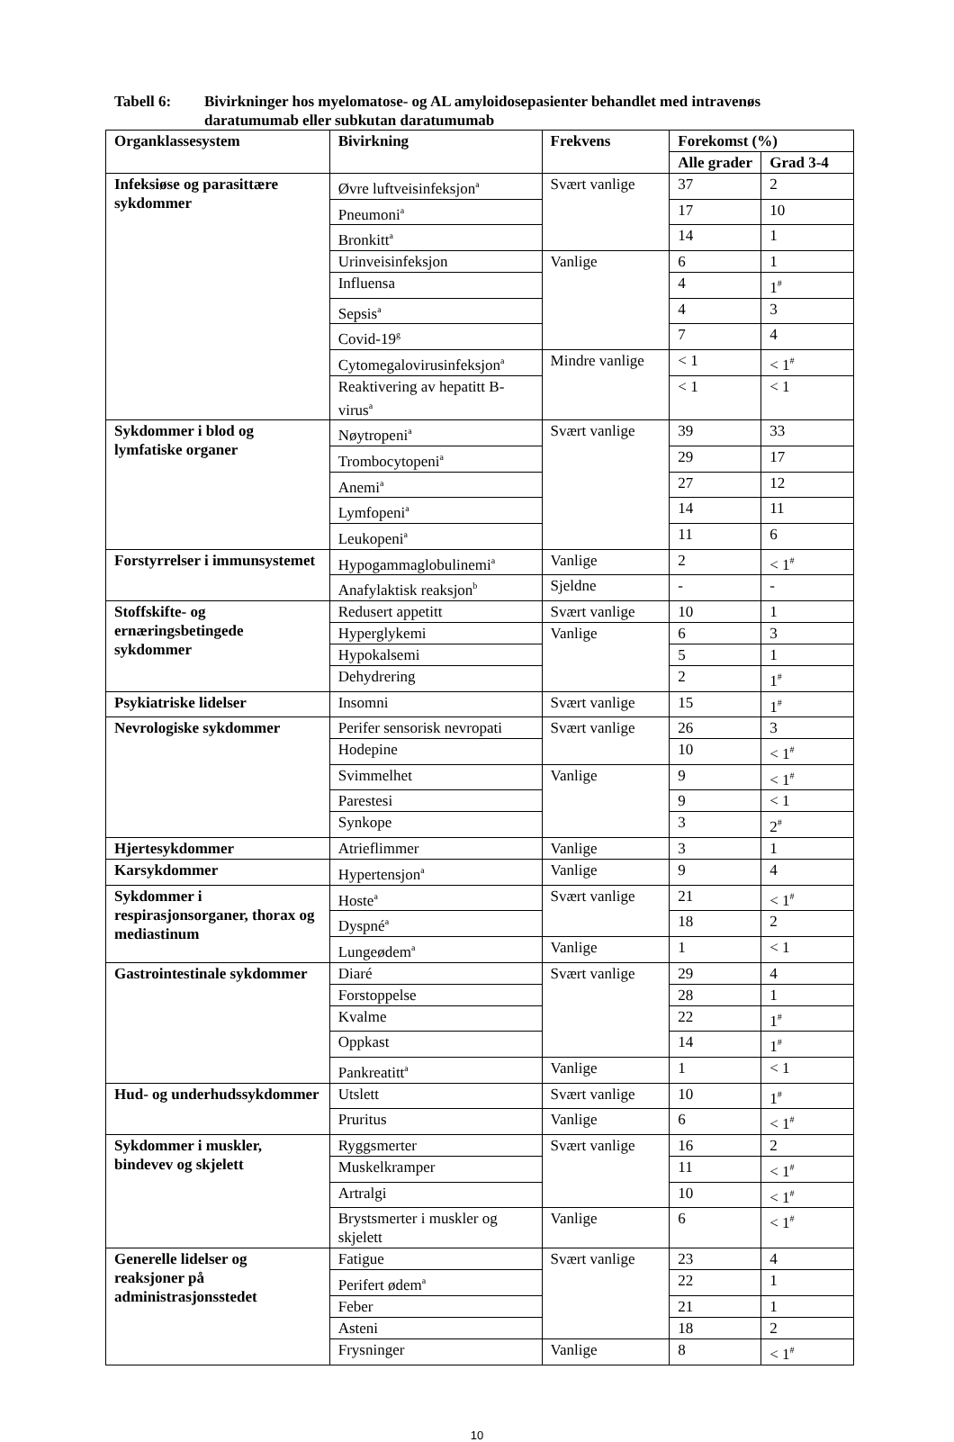Tabell 6: Bivirkninger hos myelomatose- og AL amyloidosepasienter behandlet med intravenøs daratumumab eller subkutan daratumumab
| Organklassesystem | Bivirkning | Frekvens | Forekomst (%) | |
| --- | --- | --- | --- | --- |
| | | | Alle grader | Grad 3-4 |
| Infeksiøse og parasittære sykdommer | Øvre luftveisinfeksjon<sup>a</sup> | Svært vanlige | 37 | 2 |
| | Pneumoni<sup>a</sup> | | 17 | 10 |
| | Bronkitt<sup>a</sup> | | 14 | 1 |
| | Urinveisinfeksjon | Vanlige | 6 | 1 |
| | Influensa | | 4 | 1<sup>#</sup> |
| | Sepsis<sup>a</sup> | | 4 | 3 |
| | Covid-19<sup>g</sup> | | 7 | 4 |
| | Cytomegalovirusinfeksjon<sup>a</sup> | Mindre vanlige | < 1 | < 1<sup>#</sup> |
| | Reaktivering av hepatitt B-virus<sup>a</sup> | | < 1 | < 1 |
| Sykdommer i blod og lymfatiske organer | Nøytropeni<sup>a</sup> | Svært vanlige | 39 | 33 |
| | Trombocytopeni<sup>a</sup> | | 29 | 17 |
| | Anemi<sup>a</sup> | | 27 | 12 |
| | Lymfopeni<sup>a</sup> | | 14 | 11 |
| | Leukopeni<sup>a</sup> | | 11 | 6 |
| Forstyrrelser i immunsystemet | Hypogammaglobulinemi<sup>a</sup> | Vanlige | 2 | < 1<sup>#</sup> |
| | Anafylaktisk reaksjon<sup>b</sup> | Sjeldne | - | - |
| Stoffskifte- og ernæringsbetingede sykdommer | Redusert appetitt | Svært vanlige | 10 | 1 |
| | Hyperglykemi | Vanlige | 6 | 3 |
| | Hypokalsemi | | 5 | 1 |
| | Dehydrering | | 2 | 1<sup>#</sup> |
| Psykiatriske lidelser | Insomni | Svært vanlige | 15 | 1<sup>#</sup> |
| Nevrologiske sykdommer | Perifer sensorisk nevropati | Svært vanlige | 26 | 3 |
| | Hodepine | | 10 | < 1<sup>#</sup> |
| | Svimmelhet | Vanlige | 9 | < 1<sup>#</sup> |
| | Parestesi | | 9 | < 1 |
| | Synkope | | 3 | 2<sup>#</sup> |
| Hjertesykdommer | Atrieflimmer | Vanlige | 3 | 1 |
| Karsykdommer | Hypertensjon<sup>a</sup> | Vanlige | 9 | 4 |
| Sykdommer i respirasjonsorganer, thorax og mediastinum | Hoste<sup>a</sup> | Svært vanlige | 21 | < 1<sup>#</sup> |
| | Dyspné<sup>a</sup> | | 18 | 2 |
| | Lungeødem<sup>a</sup> | Vanlige | 1 | < 1 |
| Gastrointestinale sykdommer | Diaré | Svært vanlige | 29 | 4 |
| | Forstoppelse | | 28 | 1 |
| | Kvalme | | 22 | 1<sup>#</sup> |
| | Oppkast | | 14 | 1<sup>#</sup> |
| | Pankreatitt<sup>a</sup> | Vanlige | 1 | < 1 |
| Hud- og underhudssykdommer | Utslett | Svært vanlige | 10 | 1<sup>#</sup> |
| | Pruritus | Vanlige | 6 | < 1<sup>#</sup> |
| Sykdommer i muskler, bindevev og skjelett | Ryggsmerter | Svært vanlige | 16 | 2 |
| | Muskelkramper | | 11 | < 1<sup>#</sup> |
| | Artralgi | | 10 | < 1<sup>#</sup> |
| | Brystsmerter i muskler og skjelett | Vanlige | 6 | < 1<sup>#</sup> |
| Generelle lidelser og reaksjoner på administrasjonsstedet | Fatigue | Svært vanlige | 23 | 4 |
| | Perifert ødem<sup>a</sup> | | 22 | 1 |
| | Feber | | 21 | 1 |
| | Asteni | | 18 | 2 |
| | Frysninger | Vanlige | 8 | < 1<sup>#</sup> |
10